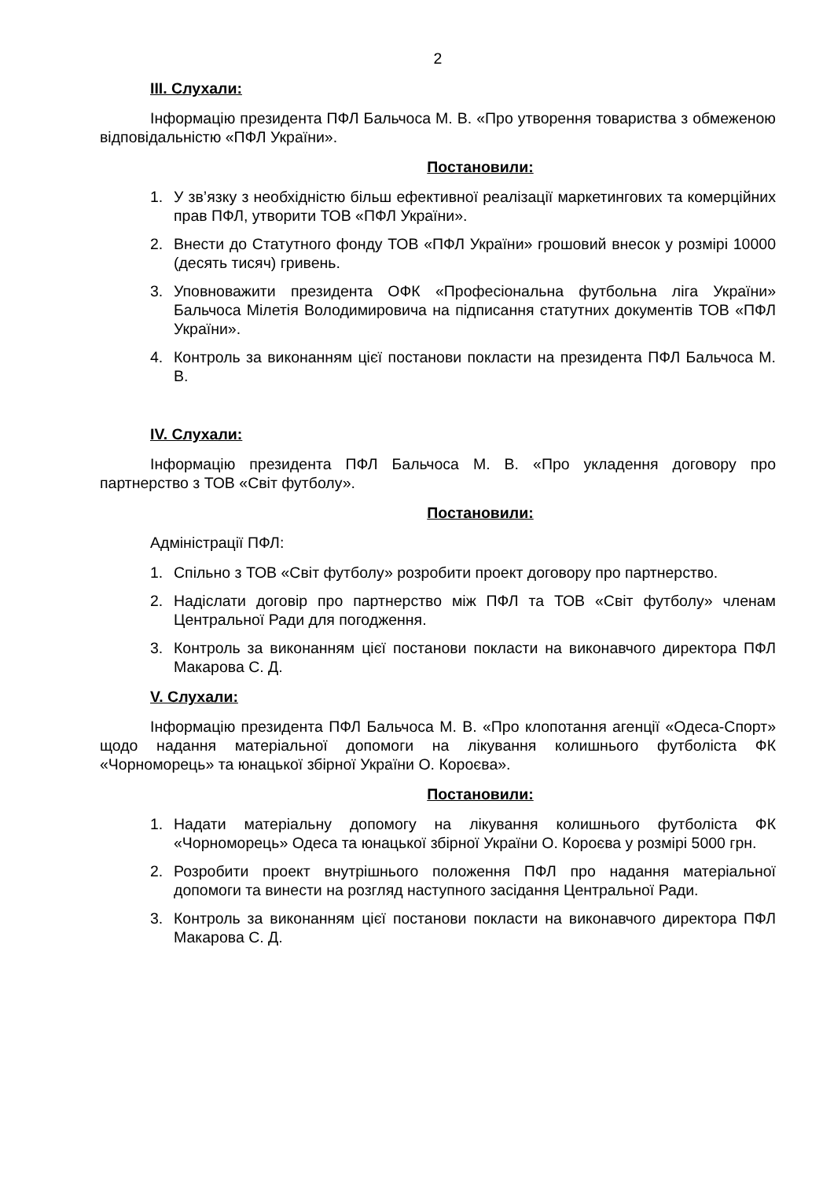2
ІІІ. Слухали:
Інформацію президента ПФЛ Бальчоса М. В. «Про утворення товариства з обмеженою відповідальністю «ПФЛ України».
Постановили:
1. У зв’язку з необхідністю більш ефективної реалізації маркетингових та комерційних прав ПФЛ, утворити ТОВ «ПФЛ України».
2. Внести до Статутного фонду ТОВ «ПФЛ України» грошовий внесок у розмірі 10000 (десять тисяч) гривень.
3. Уповноважити президента ОФК «Професіональна футбольна ліга України» Бальчоса Мілетія Володимировича на підписання статутних документів ТОВ «ПФЛ України».
4. Контроль за виконанням цієї постанови покласти на президента ПФЛ Бальчоса М. В.
IV. Слухали:
Інформацію президента ПФЛ Бальчоса М. В. «Про укладення договору про партнерство з ТОВ «Світ футболу».
Постановили:
Адміністрації ПФЛ:
1. Спільно з ТОВ «Світ футболу» розробити проект договору про партнерство.
2. Надіслати договір про партнерство між ПФЛ та ТОВ «Світ футболу» членам Центральної Ради для погодження.
3. Контроль за виконанням цієї постанови покласти на виконавчого директора ПФЛ Макарова С. Д.
V. Слухали:
Інформацію президента ПФЛ Бальчоса М. В. «Про клопотання агенції «Одеса-Спорт» щодо надання матеріальної допомоги на лікування колишнього футболіста ФК «Чорноморець» та юнацької збірної України О. Короєва».
Постановили:
1. Надати матеріальну допомогу на лікування колишнього футболіста ФК «Чорноморець» Одеса та юнацької збірної України О. Короєва у розмірі 5000 грн.
2. Розробити проект внутрішнього положення ПФЛ про надання матеріальної допомоги та винести на розгляд наступного засідання Центральної Ради.
3. Контроль за виконанням цієї постанови покласти на виконавчого директора ПФЛ Макарова С. Д.